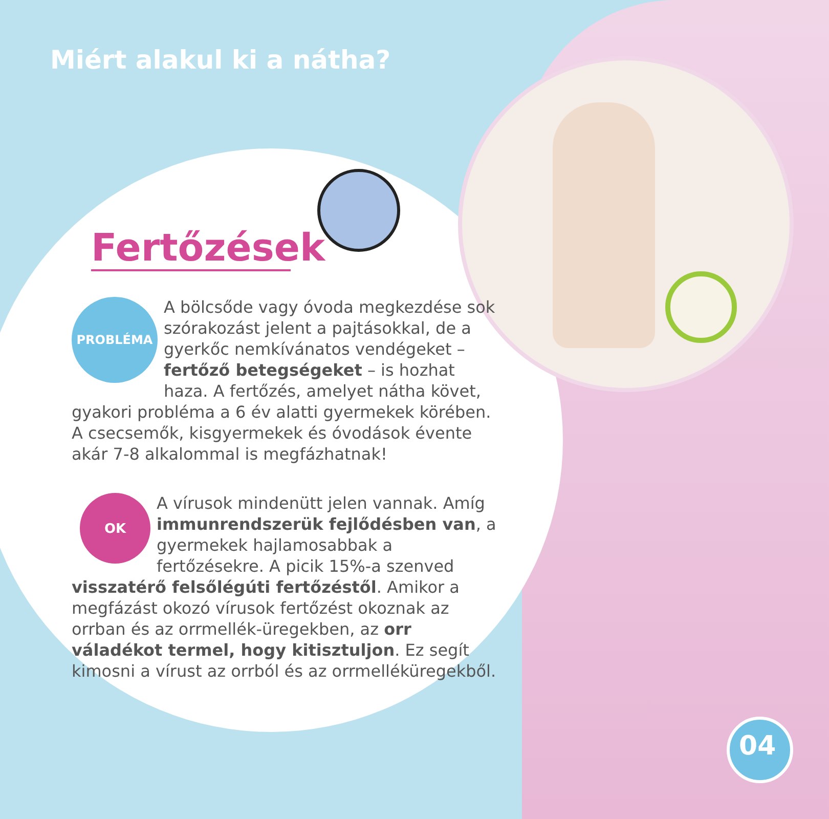Miért alakul ki a nátha?
Fertőzések
PROBLÉMA
A bölcsőde vagy óvoda megkezdése sok szórakozást jelent a pajtásokkal, de a gyerkőc nemkívánatos vendégeket – fertőző betegségeket – is hozhat haza. A fertőzés, amelyet nátha követ, gyakori probléma a 6 év alatti gyermekek körében. A csecsemők, kisgyermekek és óvodások évente akár 7-8 alkalommal is megfázhatnak!
OK
A vírusok mindenütt jelen vannak. Amíg immunrendszerük fejlődésben van, a gyermekek hajlamosabbak a fertőzésekre. A picik 15%-a szenved visszatérő felsőlégúti fertőzéstől. Amikor a megfázást okozó vírusok fertőzést okoznak az orrban és az orrmellék-üregekben, az orr váladékot termel, hogy kitisztuljon. Ez segít kimosni a vírust az orrból és az orrmelléküregekből.
04